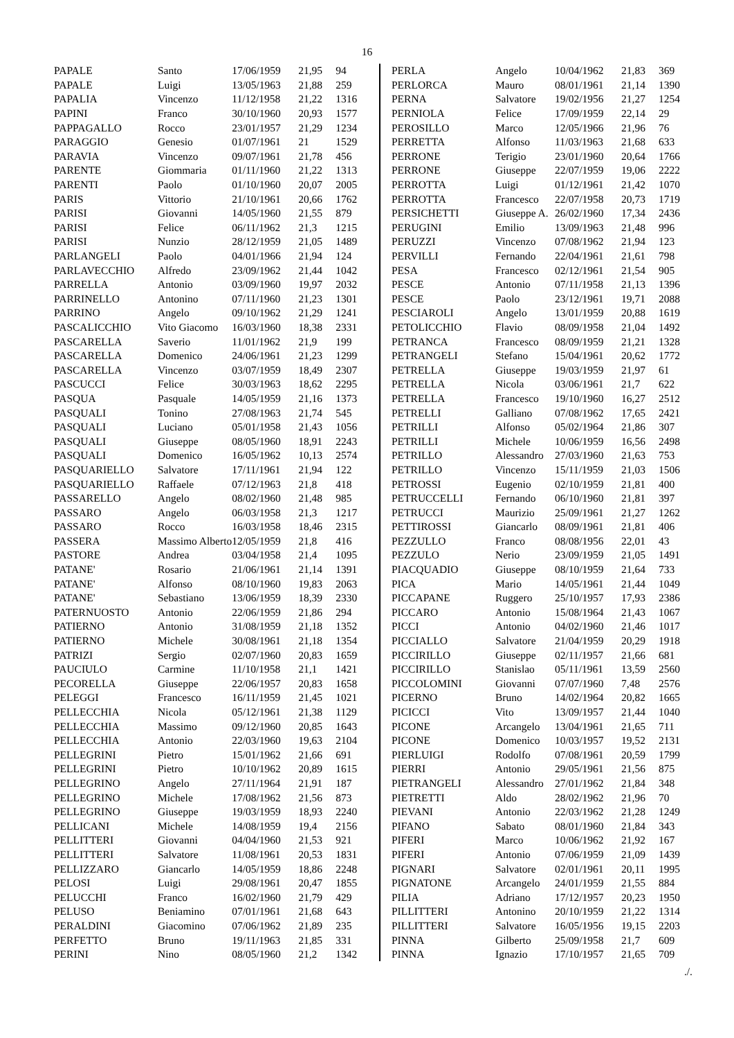16
| PAPALE | Santo | 17/06/1959 | 21,95 | 94 |
| PAPALE | Luigi | 13/05/1963 | 21,88 | 259 |
| PAPALIA | Vincenzo | 11/12/1958 | 21,22 | 1316 |
| PAPINI | Franco | 30/10/1960 | 20,93 | 1577 |
| PAPPAGALLO | Rocco | 23/01/1957 | 21,29 | 1234 |
| PARAGGIO | Genesio | 01/07/1961 | 21 | 1529 |
| PARAVIA | Vincenzo | 09/07/1961 | 21,78 | 456 |
| PARENTE | Giommaria | 01/11/1960 | 21,22 | 1313 |
| PARENTI | Paolo | 01/10/1960 | 20,07 | 2005 |
| PARIS | Vittorio | 21/10/1961 | 20,66 | 1762 |
| PARISI | Giovanni | 14/05/1960 | 21,55 | 879 |
| PARISI | Felice | 06/11/1962 | 21,3 | 1215 |
| PARISI | Nunzio | 28/12/1959 | 21,05 | 1489 |
| PARLANGELI | Paolo | 04/01/1966 | 21,94 | 124 |
| PARLAVECCHIO | Alfredo | 23/09/1962 | 21,44 | 1042 |
| PARRELLA | Antonio | 03/09/1960 | 19,97 | 2032 |
| PARRINELLO | Antonino | 07/11/1960 | 21,23 | 1301 |
| PARRINO | Angelo | 09/10/1962 | 21,29 | 1241 |
| PASCALICCHIO | Vito Giacomo | 16/03/1960 | 18,38 | 2331 |
| PASCARELLA | Saverio | 11/01/1962 | 21,9 | 199 |
| PASCARELLA | Domenico | 24/06/1961 | 21,23 | 1299 |
| PASCARELLA | Vincenzo | 03/07/1959 | 18,49 | 2307 |
| PASCUCCI | Felice | 30/03/1963 | 18,62 | 2295 |
| PASQUA | Pasquale | 14/05/1959 | 21,16 | 1373 |
| PASQUALI | Tonino | 27/08/1963 | 21,74 | 545 |
| PASQUALI | Luciano | 05/01/1958 | 21,43 | 1056 |
| PASQUALI | Giuseppe | 08/05/1960 | 18,91 | 2243 |
| PASQUALI | Domenico | 16/05/1962 | 10,13 | 2574 |
| PASQUARIELLO | Salvatore | 17/11/1961 | 21,94 | 122 |
| PASQUARIELLO | Raffaele | 07/12/1963 | 21,8 | 418 |
| PASSARELLO | Angelo | 08/02/1960 | 21,48 | 985 |
| PASSARO | Angelo | 06/03/1958 | 21,3 | 1217 |
| PASSARO | Rocco | 16/03/1958 | 18,46 | 2315 |
| PASSERA | Massimo Alberto | 12/05/1959 | 21,8 | 416 |
| PASTORE | Andrea | 03/04/1958 | 21,4 | 1095 |
| PATANE' | Rosario | 21/06/1961 | 21,14 | 1391 |
| PATANE' | Alfonso | 08/10/1960 | 19,83 | 2063 |
| PATANE' | Sebastiano | 13/06/1959 | 18,39 | 2330 |
| PATERNUOSTO | Antonio | 22/06/1959 | 21,86 | 294 |
| PATIERNO | Antonio | 31/08/1959 | 21,18 | 1352 |
| PATIERNO | Michele | 30/08/1961 | 21,18 | 1354 |
| PATRIZI | Sergio | 02/07/1960 | 20,83 | 1659 |
| PAUCIULO | Carmine | 11/10/1958 | 21,1 | 1421 |
| PECORELLA | Giuseppe | 22/06/1957 | 20,83 | 1658 |
| PELEGGI | Francesco | 16/11/1959 | 21,45 | 1021 |
| PELLECCHIA | Nicola | 05/12/1961 | 21,38 | 1129 |
| PELLECCHIA | Massimo | 09/12/1960 | 20,85 | 1643 |
| PELLECCHIA | Antonio | 22/03/1960 | 19,63 | 2104 |
| PELLEGRINI | Pietro | 15/01/1962 | 21,66 | 691 |
| PELLEGRINI | Pietro | 10/10/1962 | 20,89 | 1615 |
| PELLEGRINO | Angelo | 27/11/1964 | 21,91 | 187 |
| PELLEGRINO | Michele | 17/08/1962 | 21,56 | 873 |
| PELLEGRINO | Giuseppe | 19/03/1959 | 18,93 | 2240 |
| PELLICANI | Michele | 14/08/1959 | 19,4 | 2156 |
| PELLITTERI | Giovanni | 04/04/1960 | 21,53 | 921 |
| PELLITTERI | Salvatore | 11/08/1961 | 20,53 | 1831 |
| PELLIZZARO | Giancarlo | 14/05/1959 | 18,86 | 2248 |
| PELOSI | Luigi | 29/08/1961 | 20,47 | 1855 |
| PELUCCHI | Franco | 16/02/1960 | 21,79 | 429 |
| PELUSO | Beniamino | 07/01/1961 | 21,68 | 643 |
| PERALDINI | Giacomino | 07/06/1962 | 21,89 | 235 |
| PERFETTO | Bruno | 19/11/1963 | 21,85 | 331 |
| PERINI | Nino | 08/05/1960 | 21,2 | 1342 |
| PERLA | Angelo | 10/04/1962 | 21,83 | 369 |
| PERLORCA | Mauro | 08/01/1961 | 21,14 | 1390 |
| PERNA | Salvatore | 19/02/1956 | 21,27 | 1254 |
| PERNIOLA | Felice | 17/09/1959 | 22,14 | 29 |
| PEROSILLO | Marco | 12/05/1966 | 21,96 | 76 |
| PERRETTA | Alfonso | 11/03/1963 | 21,68 | 633 |
| PERRONE | Terigio | 23/01/1960 | 20,64 | 1766 |
| PERRONE | Giuseppe | 22/07/1959 | 19,06 | 2222 |
| PERROTTA | Luigi | 01/12/1961 | 21,42 | 1070 |
| PERROTTA | Francesco | 22/07/1958 | 20,73 | 1719 |
| PERSICHETTI | Giuseppe A. | 26/02/1960 | 17,34 | 2436 |
| PERUGINI | Emilio | 13/09/1963 | 21,48 | 996 |
| PERUZZI | Vincenzo | 07/08/1962 | 21,94 | 123 |
| PERVILLI | Fernando | 22/04/1961 | 21,61 | 798 |
| PESA | Francesco | 02/12/1961 | 21,54 | 905 |
| PESCE | Antonio | 07/11/1958 | 21,13 | 1396 |
| PESCE | Paolo | 23/12/1961 | 19,71 | 2088 |
| PESCIAROLI | Angelo | 13/01/1959 | 20,88 | 1619 |
| PETOLICCHIO | Flavio | 08/09/1958 | 21,04 | 1492 |
| PETRANCA | Francesco | 08/09/1959 | 21,21 | 1328 |
| PETRANGELI | Stefano | 15/04/1961 | 20,62 | 1772 |
| PETRELLA | Giuseppe | 19/03/1959 | 21,97 | 61 |
| PETRELLA | Nicola | 03/06/1961 | 21,7 | 622 |
| PETRELLA | Francesco | 19/10/1960 | 16,27 | 2512 |
| PETRELLI | Galliano | 07/08/1962 | 17,65 | 2421 |
| PETRILLI | Alfonso | 05/02/1964 | 21,86 | 307 |
| PETRILLI | Michele | 10/06/1959 | 16,56 | 2498 |
| PETRILLO | Alessandro | 27/03/1960 | 21,63 | 753 |
| PETRILLO | Vincenzo | 15/11/1959 | 21,03 | 1506 |
| PETROSSI | Eugenio | 02/10/1959 | 21,81 | 400 |
| PETRUCCELLI | Fernando | 06/10/1960 | 21,81 | 397 |
| PETRUCCI | Maurizio | 25/09/1961 | 21,27 | 1262 |
| PETTIROSSI | Giancarlo | 08/09/1961 | 21,81 | 406 |
| PEZZULLO | Franco | 08/08/1956 | 22,01 | 43 |
| PEZZULO | Nerio | 23/09/1959 | 21,05 | 1491 |
| PIACQUADIO | Giuseppe | 08/10/1959 | 21,64 | 733 |
| PICA | Mario | 14/05/1961 | 21,44 | 1049 |
| PICCAPANE | Ruggero | 25/10/1957 | 17,93 | 2386 |
| PICCARO | Antonio | 15/08/1964 | 21,43 | 1067 |
| PICCI | Antonio | 04/02/1960 | 21,46 | 1017 |
| PICCIALLO | Salvatore | 21/04/1959 | 20,29 | 1918 |
| PICCIRILLO | Giuseppe | 02/11/1957 | 21,66 | 681 |
| PICCIRILLO | Stanislao | 05/11/1961 | 13,59 | 2560 |
| PICCOLOMINI | Giovanni | 07/07/1960 | 7,48 | 2576 |
| PICERNO | Bruno | 14/02/1964 | 20,82 | 1665 |
| PICICCI | Vito | 13/09/1957 | 21,44 | 1040 |
| PICONE | Arcangelo | 13/04/1961 | 21,65 | 711 |
| PICONE | Domenico | 10/03/1957 | 19,52 | 2131 |
| PIERLUIGI | Rodolfo | 07/08/1961 | 20,59 | 1799 |
| PIERRI | Antonio | 29/05/1961 | 21,56 | 875 |
| PIETRANGELI | Alessandro | 27/01/1962 | 21,84 | 348 |
| PIETRETTI | Aldo | 28/02/1962 | 21,96 | 70 |
| PIEVANI | Antonio | 22/03/1962 | 21,28 | 1249 |
| PIFANO | Sabato | 08/01/1960 | 21,84 | 343 |
| PIFERI | Marco | 10/06/1962 | 21,92 | 167 |
| PIFERI | Antonio | 07/06/1959 | 21,09 | 1439 |
| PIGNARI | Salvatore | 02/01/1961 | 20,11 | 1995 |
| PIGNATONE | Arcangelo | 24/01/1959 | 21,55 | 884 |
| PILIA | Adriano | 17/12/1957 | 20,23 | 1950 |
| PILLITTERI | Antonino | 20/10/1959 | 21,22 | 1314 |
| PILLITTERI | Salvatore | 16/05/1956 | 19,15 | 2203 |
| PINNA | Gilberto | 25/09/1958 | 21,7 | 609 |
| PINNA | Ignazio | 17/10/1957 | 21,65 | 709 |
./.